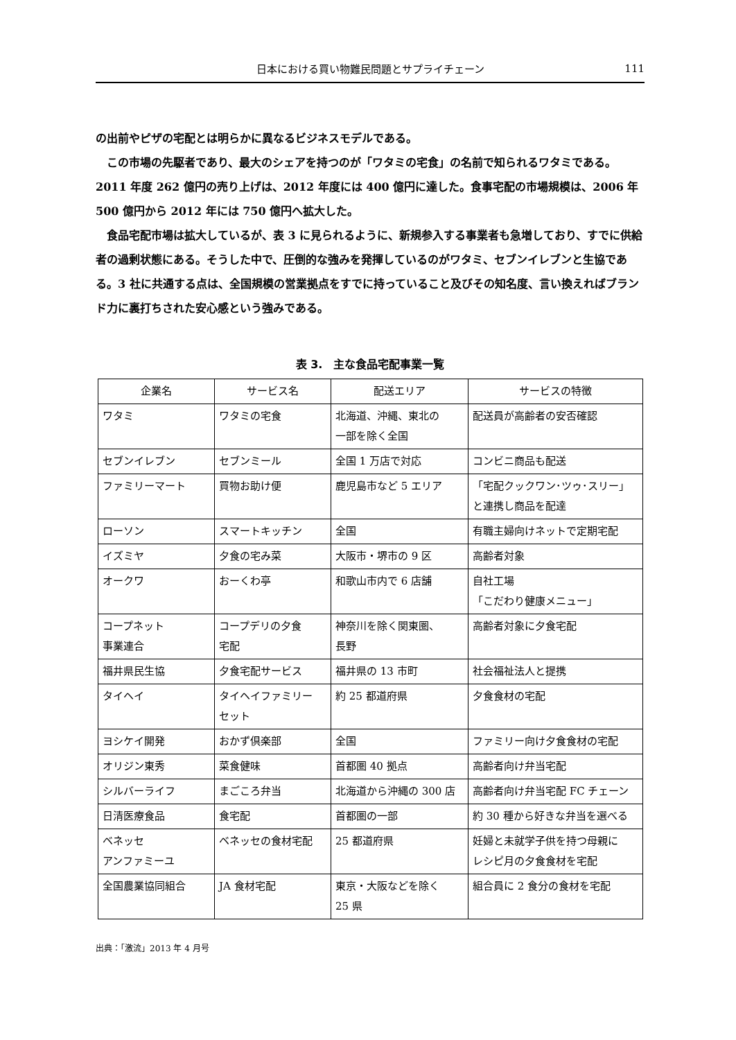日本における買い物難民問題とサプライチェーン 111
の出前やピザの宅配とは明らかに異なるビジネスモデルである。
　この市場の先駆者であり、最大のシェアを持つのが「ワタミの宅食」の名前で知られるワタミである。2011 年度 262 億円の売り上げは、2012 年度には 400 億円に達した。食事宅配の市場規模は、2006 年 500 億円から 2012 年には 750 億円へ拡大した。
　食品宅配市場は拡大しているが、表 3 に見られるように、新規参入する事業者も急増しており、すでに供給者の過剰状態にある。そうした中で、圧倒的な強みを発揮しているのがワタミ、セブンイレブンと生協である。3 社に共通する点は、全国規模の営業拠点をすでに持っていること及びその知名度、言い換えればブランド力に裏打ちされた安心感という強みである。
表 3.　主な食品宅配事業一覧
| 企業名 | サービス名 | 配送エリア | サービスの特徴 |
| --- | --- | --- | --- |
| ワタミ | ワタミの宅食 | 北海道、沖縄、東北の 一部を除く全国 | 配送員が高齢者の安否確認 |
| セブンイレブン | セブンミール | 全国 1 万店で対応 | コンビニ商品も配送 |
| ファミリーマート | 買物お助け便 | 鹿児島市など 5 エリア | 「宅配クックワン･ツゥ･スリー」 と連携し商品を配達 |
| ローソン | スマートキッチン | 全国 | 有職主婦向けネットで定期宅配 |
| イズミヤ | 夕食の宅み菜 | 大阪市・堺市の 9 区 | 高齢者対象 |
| オークワ | おーくわ亭 | 和歌山市内で 6 店舗 | 自社工場 「こだわり健康メニュー」 |
| コープネット 事業連合 | コープデリの夕食 宅配 | 神奈川を除く関東圏、 長野 | 高齢者対象に夕食宅配 |
| 福井県民生協 | 夕食宅配サービス | 福井県の 13 市町 | 社会福祉法人と提携 |
| タイヘイ | タイヘイファミリー セット | 約 25 都道府県 | 夕食食材の宅配 |
| ヨシケイ開発 | おかず倶楽部 | 全国 | ファミリー向け夕食食材の宅配 |
| オリジン東秀 | 菜食健味 | 首都圏 40 拠点 | 高齢者向け弁当宅配 |
| シルバーライフ | まごころ弁当 | 北海道から沖縄の 300 店 | 高齢者向け弁当宅配 FC チェーン |
| 日清医療食品 | 食宅配 | 首都圏の一部 | 約 30 種から好きな弁当を選べる |
| ベネッセ アンファミーユ | ベネッセの食材宅配 | 25 都道府県 | 妊婦と未就学子供を持つ母親に レシピ月の夕食食材を宅配 |
| 全国農業協同組合 | JA 食材宅配 | 東京・大阪などを除く 25 県 | 組合員に 2 食分の食材を宅配 |
出典：「激流」2013 年 4 月号